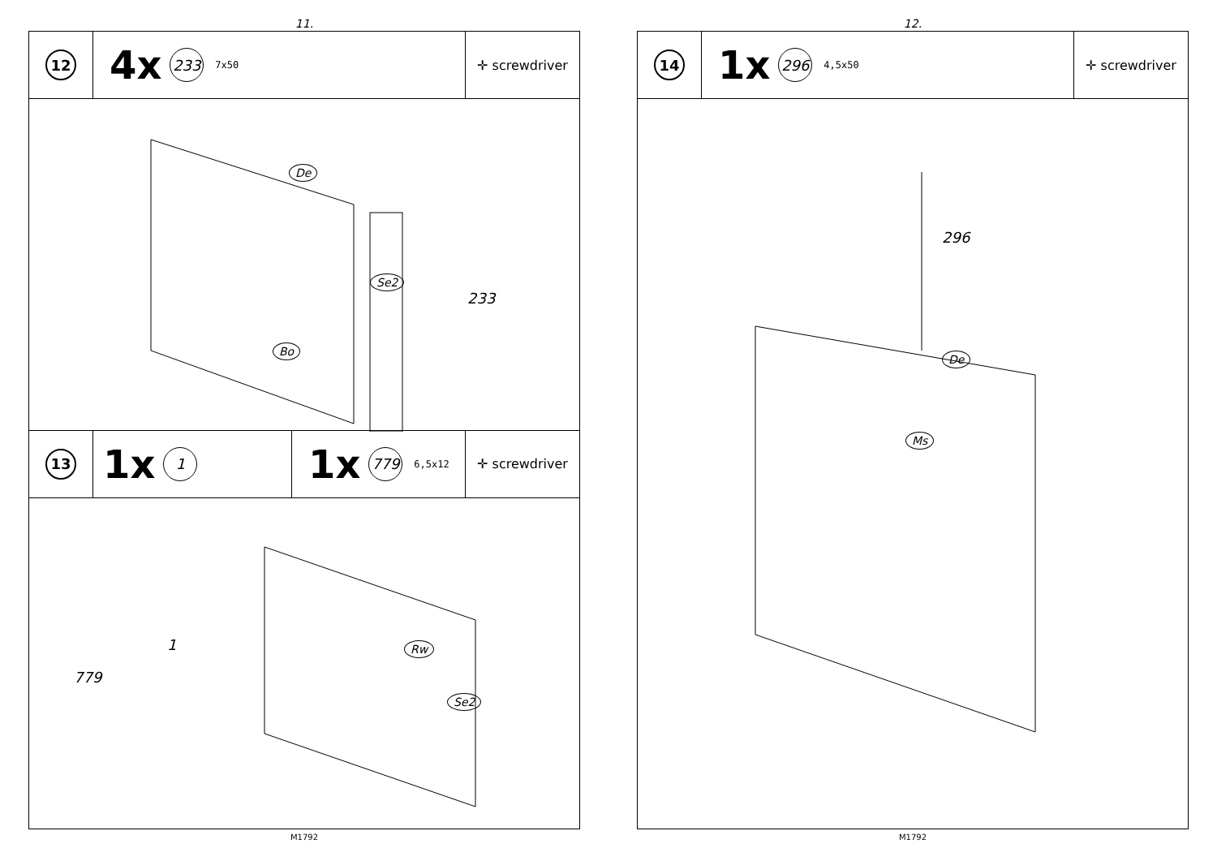11.
12
4x 233 7x50
✛ screwdriver
De
Bo
Se2
233
13
1x 1
1x 779 6,5x12
✛ screwdriver
1
779
Rw
Se2
M1792
12.
14
1x 296 4,5x50
✛ screwdriver
296
De
Ms
M1792